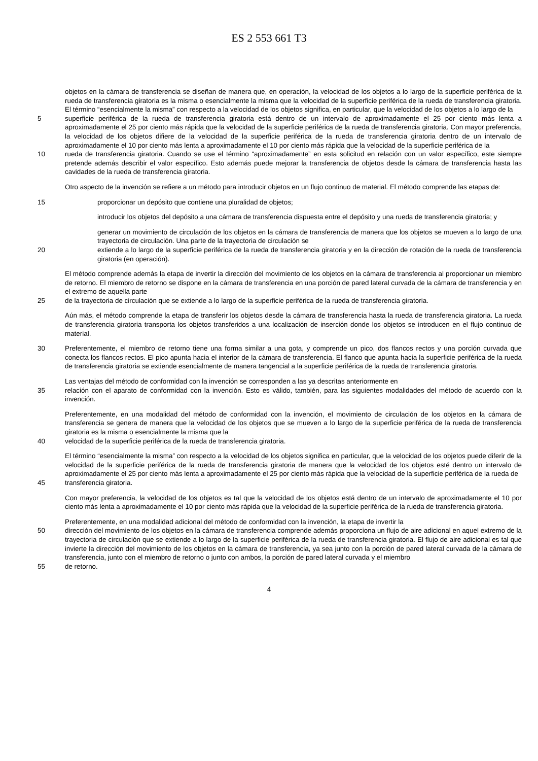ES 2 553 661 T3
objetos en la cámara de transferencia se diseñan de manera que, en operación, la velocidad de los objetos a lo largo de la superficie periférica de la rueda de transferencia giratoria es la misma o esencialmente la misma que la velocidad de la superficie periférica de la rueda de transferencia giratoria. El término “esencialmente la misma” con respecto a la velocidad de los objetos significa, en particular, que la velocidad de los objetos a lo largo de la
5 superficie periférica de la rueda de transferencia giratoria está dentro de un intervalo de aproximadamente el 25 por ciento más lenta a aproximadamente el 25 por ciento más rápida que la velocidad de la superficie periférica de la rueda de transferencia giratoria. Con mayor preferencia, la velocidad de los objetos difiere de la velocidad de la superficie periférica de la rueda de transferencia giratoria dentro de un intervalo de aproximadamente el 10 por ciento más lenta a aproximadamente el 10 por ciento más rápida que la velocidad de la superficie periférica de la
10 rueda de transferencia giratoria. Cuando se use el término “aproximadamente” en esta solicitud en relación con un valor específico, este siempre pretende además describir el valor específico. Esto además puede mejorar la transferencia de objetos desde la cámara de transferencia hasta las cavidades de la rueda de transferencia giratoria.
Otro aspecto de la invención se refiere a un método para introducir objetos en un flujo continuo de material. El método comprende las etapas de:
15 proporcionar un depósito que contiene una pluralidad de objetos;
introducir los objetos del depósito a una cámara de transferencia dispuesta entre el depósito y una rueda de transferencia giratoria; y
generar un movimiento de circulación de los objetos en la cámara de transferencia de manera que los objetos se mueven a lo largo de una trayectoria de circulación. Una parte de la trayectoria de circulación se
20 extiende a lo largo de la superficie periférica de la rueda de transferencia giratoria y en la dirección de rotación de la rueda de transferencia giratoria (en operación).
El método comprende además la etapa de invertir la dirección del movimiento de los objetos en la cámara de transferencia al proporcionar un miembro de retorno. El miembro de retorno se dispone en la cámara de transferencia en una porción de pared lateral curvada de la cámara de transferencia y en el extremo de aquella parte
25 de la trayectoria de circulación que se extiende a lo largo de la superficie periférica de la rueda de transferencia giratoria.
Aún más, el método comprende la etapa de transferir los objetos desde la cámara de transferencia hasta la rueda de transferencia giratoria. La rueda de transferencia giratoria transporta los objetos transferidos a una localización de inserción donde los objetos se introducen en el flujo continuo de material.
30 Preferentemente, el miembro de retorno tiene una forma similar a una gota, y comprende un pico, dos flancos rectos y una porción curvada que conecta los flancos rectos. El pico apunta hacia el interior de la cámara de transferencia. El flanco que apunta hacia la superficie periférica de la rueda de transferencia giratoria se extiende esencialmente de manera tangencial a la superficie periférica de la rueda de transferencia giratoria.
Las ventajas del método de conformidad con la invención se corresponden a las ya descritas anteriormente en
35 relación con el aparato de conformidad con la invención. Esto es válido, también, para las siguientes modalidades del método de acuerdo con la invención.
Preferentemente, en una modalidad del método de conformidad con la invención, el movimiento de circulación de los objetos en la cámara de transferencia se genera de manera que la velocidad de los objetos que se mueven a lo largo de la superficie periférica de la rueda de transferencia giratoria es la misma o esencialmente la misma que la
40 velocidad de la superficie periférica de la rueda de transferencia giratoria.
El término “esencialmente la misma” con respecto a la velocidad de los objetos significa en particular, que la velocidad de los objetos puede diferir de la velocidad de la superficie periférica de la rueda de transferencia giratoria de manera que la velocidad de los objetos esté dentro un intervalo de aproximadamente el 25 por ciento más lenta a aproximadamente el 25 por ciento más rápida que la velocidad de la superficie periférica de la rueda de
45 transferencia giratoria.
Con mayor preferencia, la velocidad de los objetos es tal que la velocidad de los objetos está dentro de un intervalo de aproximadamente el 10 por ciento más lenta a aproximadamente el 10 por ciento más rápida que la velocidad de la superficie periférica de la rueda de transferencia giratoria.
Preferentemente, en una modalidad adicional del método de conformidad con la invención, la etapa de invertir la
50 dirección del movimiento de los objetos en la cámara de transferencia comprende además proporciona un flujo de aire adicional en aquel extremo de la trayectoria de circulación que se extiende a lo largo de la superficie periférica de la rueda de transferencia giratoria. El flujo de aire adicional es tal que invierte la dirección del movimiento de los objetos en la cámara de transferencia, ya sea junto con la porción de pared lateral curvada de la cámara de transferencia, junto con el miembro de retorno o junto con ambos, la porción de pared lateral curvada y el miembro
55 de retorno.
4